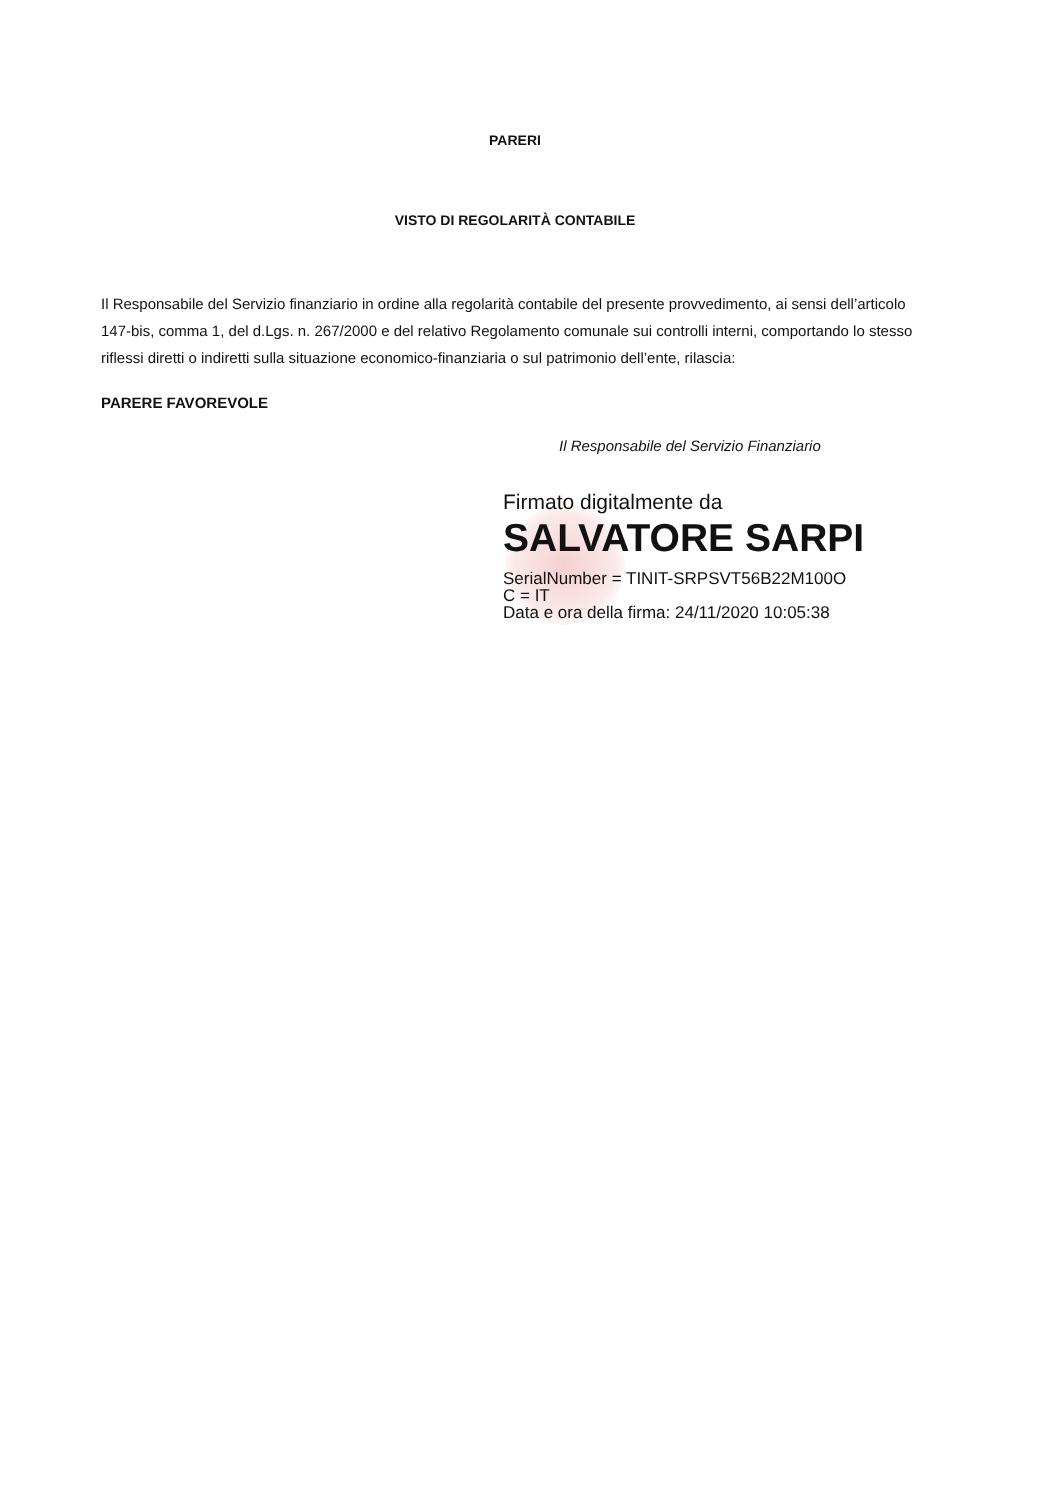PARERI
VISTO DI REGOLARITÀ CONTABILE
Il Responsabile del Servizio finanziario in ordine alla regolarità contabile del presente provvedimento, ai sensi dell’articolo 147-bis, comma 1, del d.Lgs. n. 267/2000 e del relativo Regolamento comunale sui controlli interni, comportando lo stesso riflessi diretti o indiretti sulla situazione economico-finanziaria o sul patrimonio dell’ente, rilascia:
PARERE FAVOREVOLE
Il Responsabile del Servizio Finanziario
Firmato digitalmente da
SALVATORE SARPI
SerialNumber = TINIT-SRPSVT56B22M100O
C = IT
Data e ora della firma: 24/11/2020 10:05:38